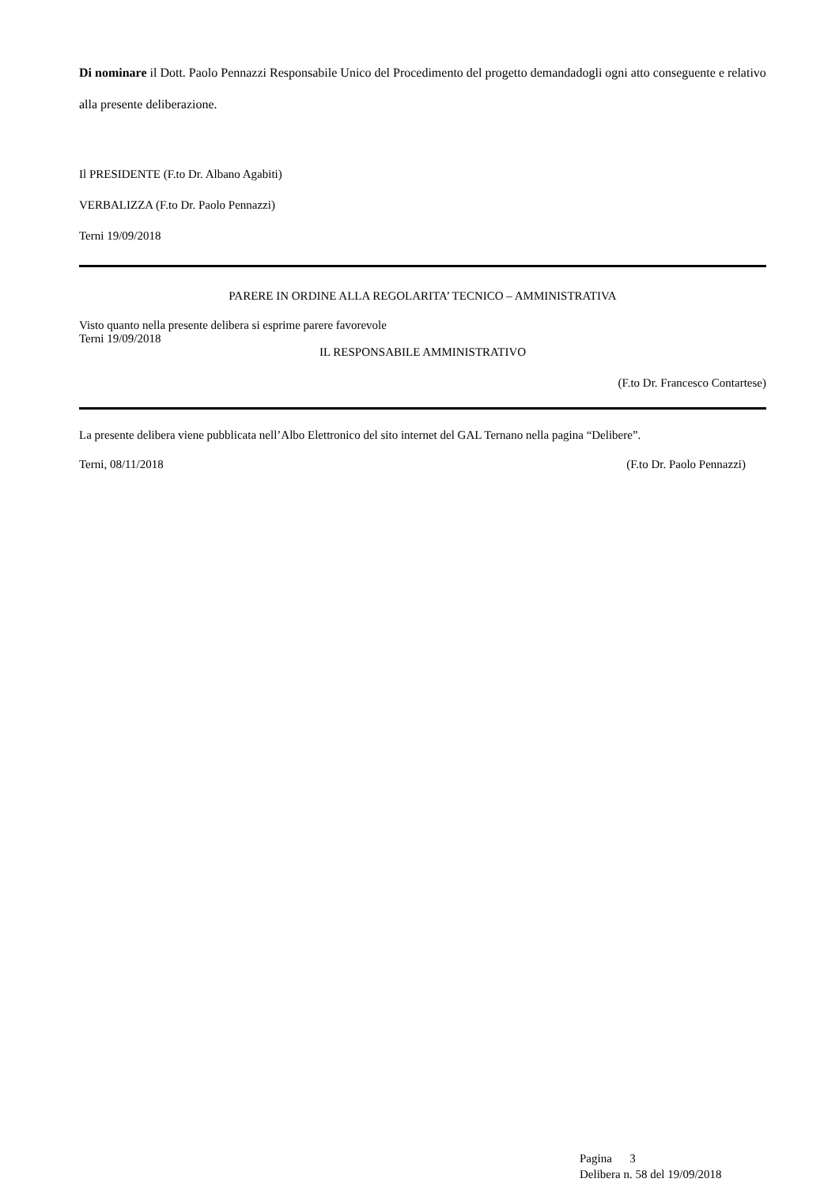Di nominare il Dott. Paolo Pennazzi Responsabile Unico del Procedimento del progetto demandadogli ogni atto conseguente e relativo alla presente deliberazione.
Il PRESIDENTE (F.to Dr. Albano Agabiti)
VERBALIZZA (F.to Dr. Paolo Pennazzi)
Terni 19/09/2018
PARERE IN ORDINE ALLA REGOLARITA’ TECNICO – AMMINISTRATIVA
Visto quanto nella presente delibera si esprime parere favorevole
Terni 19/09/2018
IL RESPONSABILE AMMINISTRATIVO
(F.to Dr. Francesco Contartese)
La presente delibera viene pubblicata nell’Albo Elettronico del sito internet del GAL Ternano nella pagina “Delibere”.
Terni, 08/11/2018 (F.to Dr. Paolo Pennazzi)
Pagina 3
Delibera n. 58 del 19/09/2018